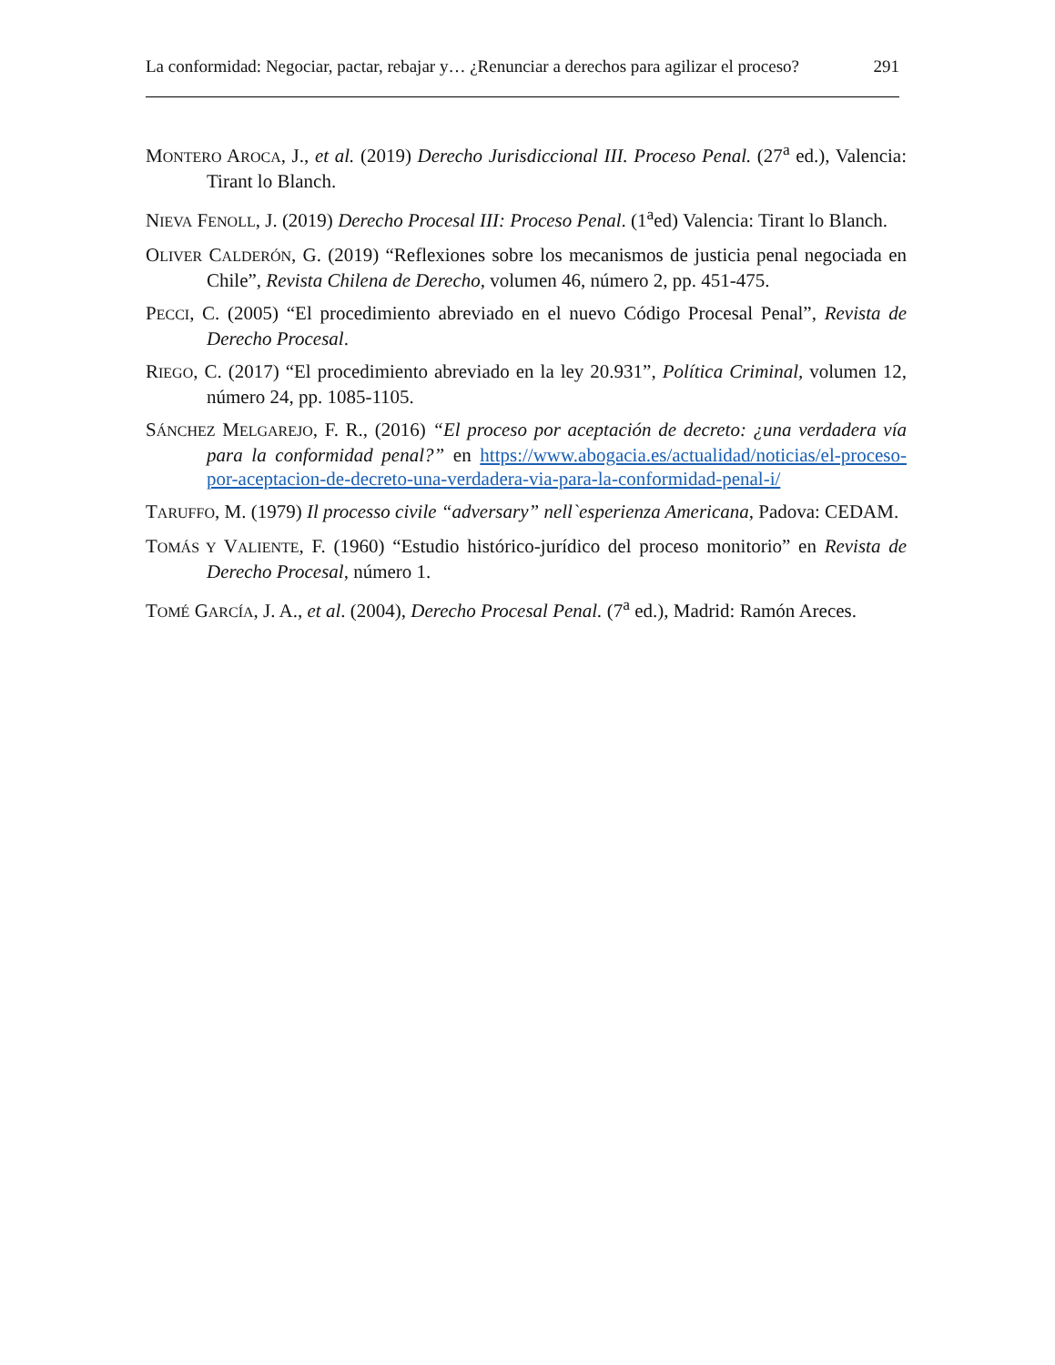La conformidad: Negociar, pactar, rebajar y… ¿Renunciar a derechos para agilizar el proceso? 291
MONTERO AROCA, J., et al. (2019) Derecho Jurisdiccional III. Proceso Penal. (27<sup>a</sup> ed.), Valencia: Tirant lo Blanch.
NIEVA FENOLL, J. (2019) Derecho Procesal III: Proceso Penal. (1<sup>a</sup>ed) Valencia: Tirant lo Blanch.
OLIVER CALDERÓN, G. (2019) “Reflexiones sobre los mecanismos de justicia penal negociada en Chile”, Revista Chilena de Derecho, volumen 46, número 2, pp. 451-475.
PECCI, C. (2005) “El procedimiento abreviado en el nuevo Código Procesal Penal”, Revista de Derecho Procesal.
RIEGO, C. (2017) “El procedimiento abreviado en la ley 20.931”, Política Criminal, volumen 12, número 24, pp. 1085-1105.
SÁNCHEZ MELGAREJO, F. R., (2016) “El proceso por aceptación de decreto: ¿una verdadera vía para la conformidad penal?” en https://www.abogacia.es/actualidad/noticias/el-proceso-por-aceptacion-de-decreto-una-verdadera-via-para-la-conformidad-penal-i/
TARUFFO, M. (1979) Il processo civile “adversary” nell`esperienza Americana, Padova: CEDAM.
TOMÁS Y VALIENTE, F. (1960) “Estudio histórico-jurídico del proceso monitorio” en Revista de Derecho Procesal, número 1.
TOMÉ GARCÍA, J. A., et al. (2004), Derecho Procesal Penal. (7<sup>a</sup> ed.), Madrid: Ramón Areces.